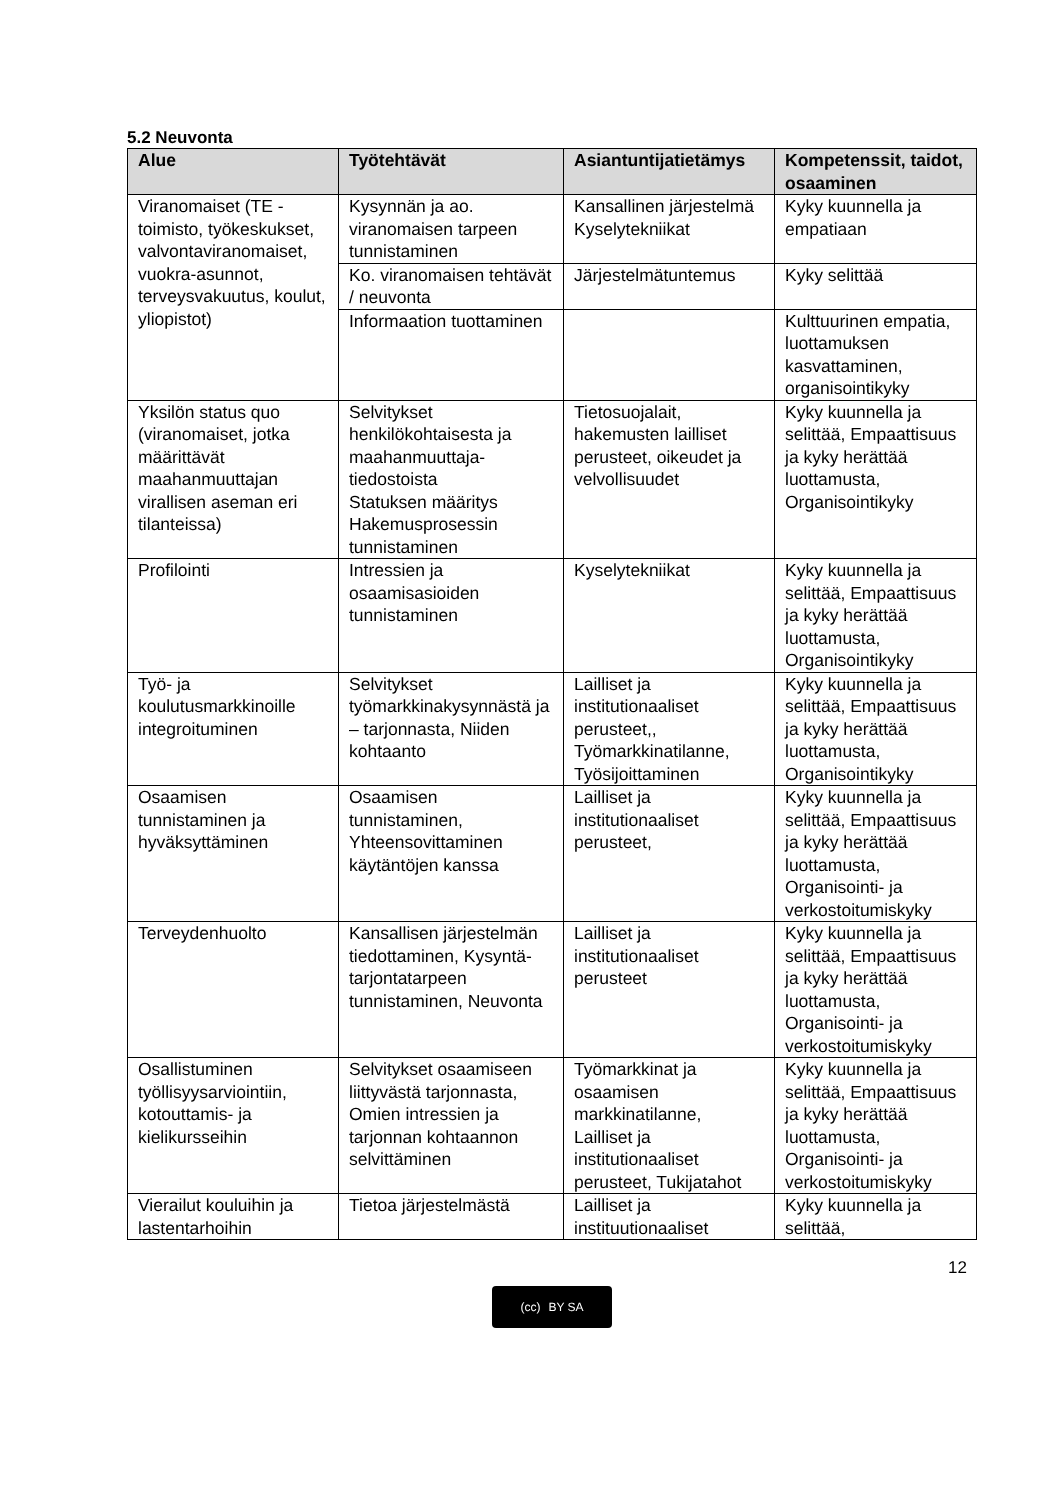5.2 Neuvonta
| Alue | Työtehtävät | Asiantuntijatietämys | Kompetenssit, taidot, osaaminen |
| --- | --- | --- | --- |
| Viranomaiset (TE -toimisto, työkeskukset, valvontaviranomaiset, vuokra-asunnot, terveysvakuutus, koulut, yliopistot) | Kysynnän ja ao. viranomaisen tarpeen tunnistaminen | Kansallinen järjestelmä Kyselytekniikat | Kyky kuunnella ja empatiaan |
| | Ko. viranomaisen tehtävät / neuvonta | Järjestelmätuntemus | Kyky selittää |
| | Informaation tuottaminen | | Kulttuurinen empatia, luottamuksen kasvattaminen, organisointikyky |
| Yksilön status quo (viranomaiset, jotka määrittävät maahanmuuttajan virallisen aseman eri tilanteissa) | Selvitykset henkilökohtaisesta ja maahanmuuttaja-tiedostoista Statuksen määritys Hakemusprosessin tunnistaminen | Tietosuojalait, hakemusten lailliset perusteet, oikeudet ja velvollisuudet | Kyky kuunnella ja selittää, Empaattisuus ja kyky herättää luottamusta, Organisointikyky |
| Profilointi | Intressien ja osaamisasioiden tunnistaminen | Kyselytekniikat | Kyky kuunnella ja selittää, Empaattisuus ja kyky herättää luottamusta, Organisointikyky |
| Työ- ja koulutusmarkkinoille integroituminen | Selvitykset työmarkkinakysynnästä ja – tarjonnasta, Niiden kohtaanto | Lailliset ja institutionaaliset perusteet,, Työmarkkinatilanne, Työsijoittaminen | Kyky kuunnella ja selittää, Empaattisuus ja kyky herättää luottamusta, Organisointikyky |
| Osaamisen tunnistaminen ja hyväksyttäminen | Osaamisen tunnistaminen, Yhteensovittaminen käytäntöjen kanssa | Lailliset ja institutionaaliset perusteet, | Kyky kuunnella ja selittää, Empaattisuus ja kyky herättää luottamusta, Organisointi- ja verkostoitumiskyky |
| Terveydenhuolto | Kansallisen järjestelmän tiedottaminen, Kysyntä-tarjontatarpeen tunnistaminen, Neuvonta | Lailliset ja institutionaaliset perusteet | Kyky kuunnella ja selittää, Empaattisuus ja kyky herättää luottamusta, Organisointi- ja verkostoitumiskyky |
| Osallistuminen työllisyysarviointiin, kotouttamis- ja kielikursseihin | Selvitykset osaamiseen liittyvästä tarjonnasta, Omien intressien ja tarjonnan kohtaannon selvittäminen | Työmarkkinat ja osaamisen markkinatilanne, Lailliset ja institutionaaliset perusteet, Tukijatahot | Kyky kuunnella ja selittää, Empaattisuus ja kyky herättää luottamusta, Organisointi- ja verkostoitumiskyky |
| Vierailut kouluihin ja lastentarhoihin | Tietoa järjestelmästä | Lailliset ja instituutionaaliset | Kyky kuunnella ja selittää, |
12
(cc) BY SA